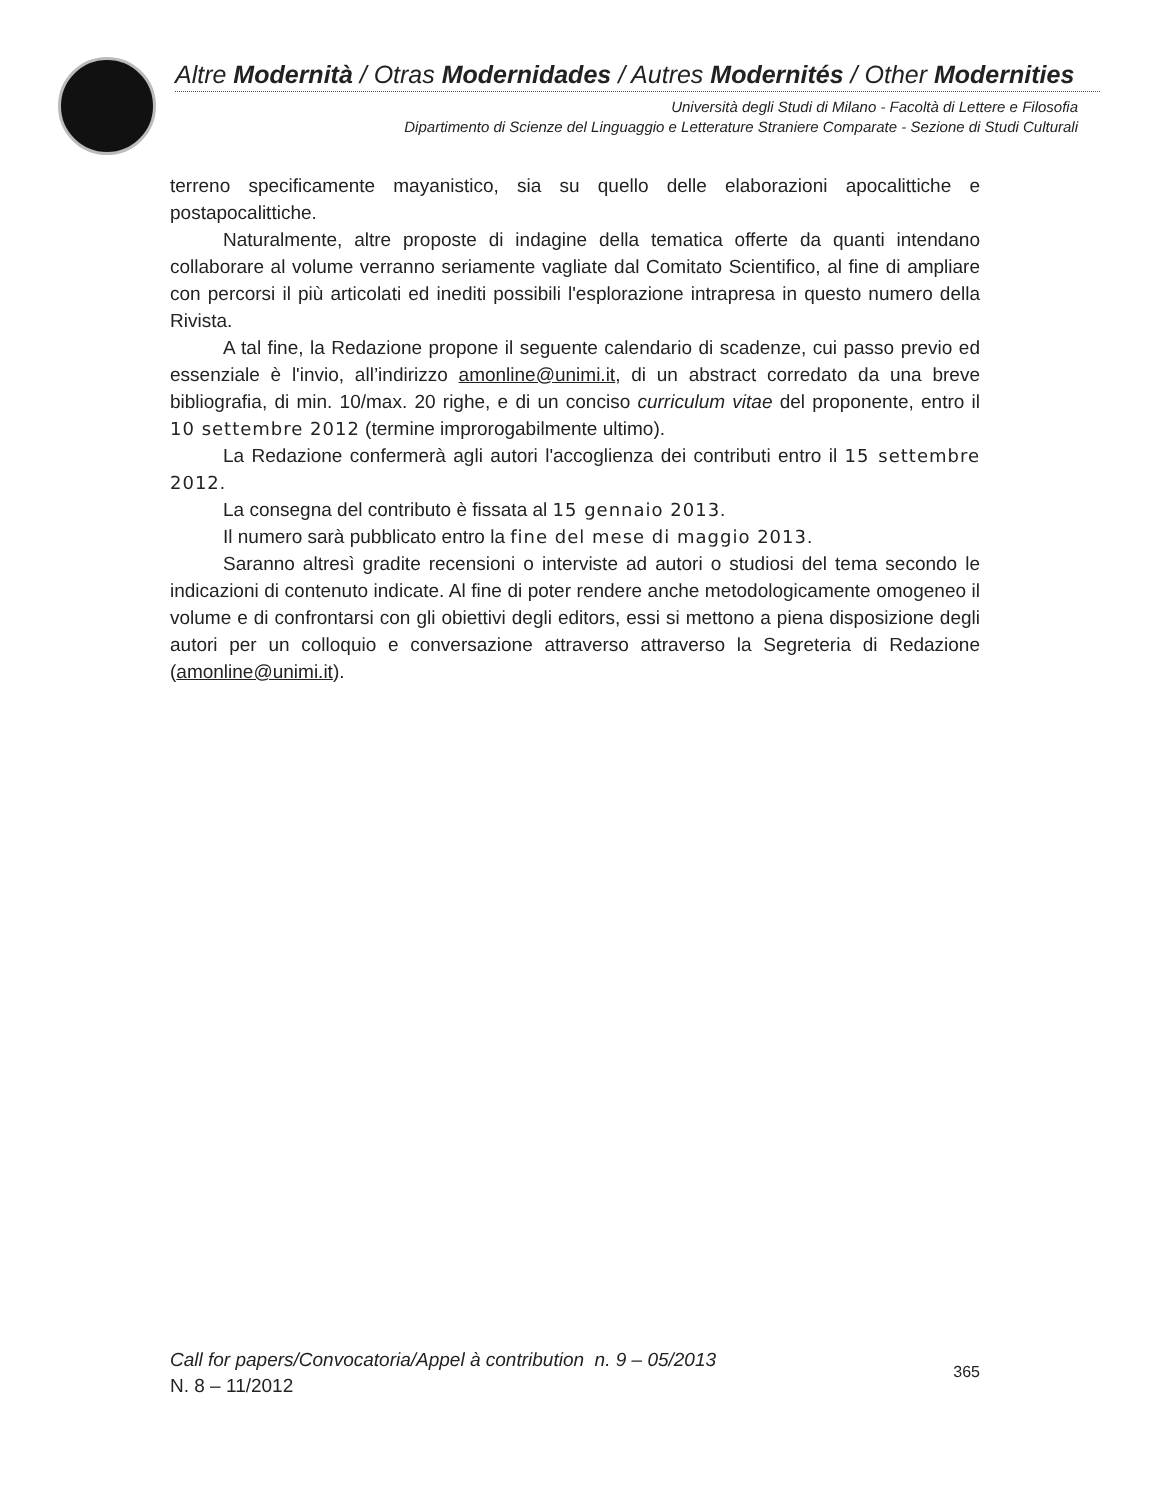Altre Modernità / Otras Modernidades / Autres Modernités / Other Modernities
Università degli Studi di Milano - Facoltà di Lettere e Filosofia
Dipartimento di Scienze del Linguaggio e Letterature Straniere Comparate - Sezione di Studi Culturali
terreno specificamente mayanistico, sia su quello delle elaborazioni apocalittiche e postapocalittiche.
Naturalmente, altre proposte di indagine della tematica offerte da quanti intendano collaborare al volume verranno seriamente vagliate dal Comitato Scientifico, al fine di ampliare con percorsi il più articolati ed inediti possibili l'esplorazione intrapresa in questo numero della Rivista.
A tal fine, la Redazione propone il seguente calendario di scadenze, cui passo previo ed essenziale è l'invio, all’indirizzo amonline@unimi.it, di un abstract corredato da una breve bibliografia, di min. 10/max. 20 righe, e di un conciso curriculum vitae del proponente, entro il 10 settembre 2012 (termine improrogabilmente ultimo).
La Redazione confermerà agli autori l'accoglienza dei contributi entro il 15 settembre 2012.
La consegna del contributo è fissata al 15 gennaio 2013.
Il numero sarà pubblicato entro la fine del mese di maggio 2013.
Saranno altresì gradite recensioni o interviste ad autori o studiosi del tema secondo le indicazioni di contenuto indicate. Al fine di poter rendere anche metodologicamente omogeneo il volume e di confrontarsi con gli obiettivi degli editors, essi si mettono a piena disposizione degli autori per un colloquio e conversazione attraverso attraverso la Segreteria di Redazione (amonline@unimi.it).
Call for papers/Convocatoria/Appel à contribution n. 9 – 05/2013
N. 8 – 11/2012
365